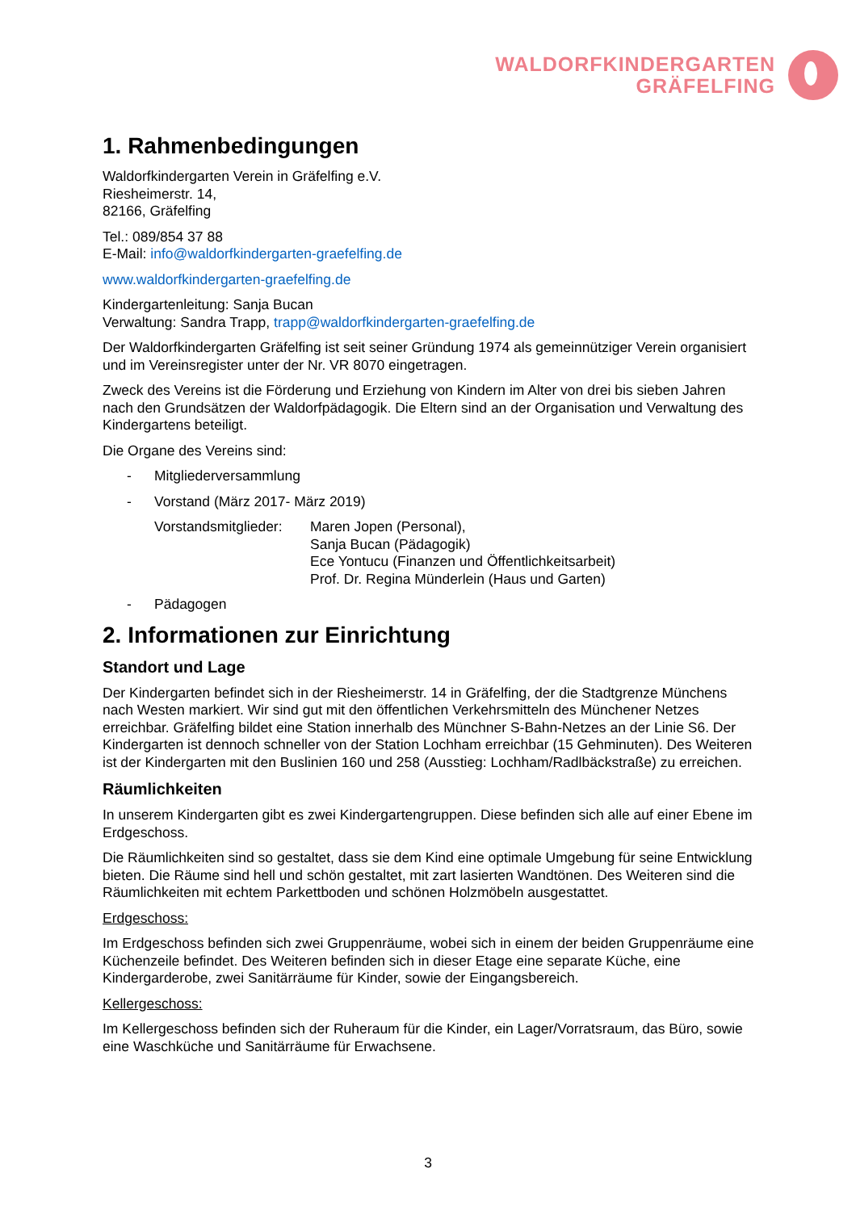WALDORFKINDERGARTEN
GRÄFELFING
1. Rahmenbedingungen
Waldorfkindergarten Verein in Gräfelfing e.V.
Riesheimerstr. 14,
82166, Gräfelfing
Tel.: 089/854 37 88
E-Mail: info@waldorfkindergarten-graefelfing.de
www.waldorfkindergarten-graefelfing.de
Kindergartenleitung: Sanja Bucan
Verwaltung: Sandra Trapp, trapp@waldorfkindergarten-graefelfing.de
Der Waldorfkindergarten Gräfelfing ist seit seiner Gründung 1974 als gemeinnütziger Verein organisiert und im Vereinsregister unter der Nr. VR 8070 eingetragen.
Zweck des Vereins ist die Förderung und Erziehung von Kindern im Alter von drei bis sieben Jahren nach den Grundsätzen der Waldorfpädagogik. Die Eltern sind an der Organisation und Verwaltung des Kindergartens beteiligt.
Die Organe des Vereins sind:
- Mitgliederversammlung
- Vorstand (März 2017- März 2019)
Vorstandsmitglieder:
Maren Jopen (Personal),
Sanja Bucan (Pädagogik)
Ece Yontucu (Finanzen und Öffentlichkeitsarbeit)
Prof. Dr. Regina Münderlein (Haus und Garten)
- Pädagogen
2. Informationen zur Einrichtung
Standort und Lage
Der Kindergarten befindet sich in der Riesheimerstr. 14 in Gräfelfing, der die Stadtgrenze Münchens nach Westen markiert. Wir sind gut mit den öffentlichen Verkehrsmitteln des Münchener Netzes erreichbar. Gräfelfing bildet eine Station innerhalb des Münchner S-Bahn-Netzes an der Linie S6. Der Kindergarten ist dennoch schneller von der Station Lochham erreichbar (15 Gehminuten). Des Weiteren ist der Kindergarten mit den Buslinien 160 und 258 (Ausstieg: Lochham/Radlbäckstraße) zu erreichen.
Räumlichkeiten
In unserem Kindergarten gibt es zwei Kindergartengruppen. Diese befinden sich alle auf einer Ebene im Erdgeschoss.
Die Räumlichkeiten sind so gestaltet, dass sie dem Kind eine optimale Umgebung für seine Entwicklung bieten. Die Räume sind hell und schön gestaltet, mit zart lasierten Wandtönen. Des Weiteren sind die Räumlichkeiten mit echtem Parkettboden und schönen Holzmöbeln ausgestattet.
Erdgeschoss:
Im Erdgeschoss befinden sich zwei Gruppenräume, wobei sich in einem der beiden Gruppenräume eine Küchenzeile befindet. Des Weiteren befinden sich in dieser Etage eine separate Küche, eine Kindergarderobe, zwei Sanitärräume für Kinder, sowie der Eingangsbereich.
Kellergeschoss:
Im Kellergeschoss befinden sich der Ruheraum für die Kinder, ein Lager/Vorratsraum, das Büro, sowie eine Waschküche und Sanitärräume für Erwachsene.
3